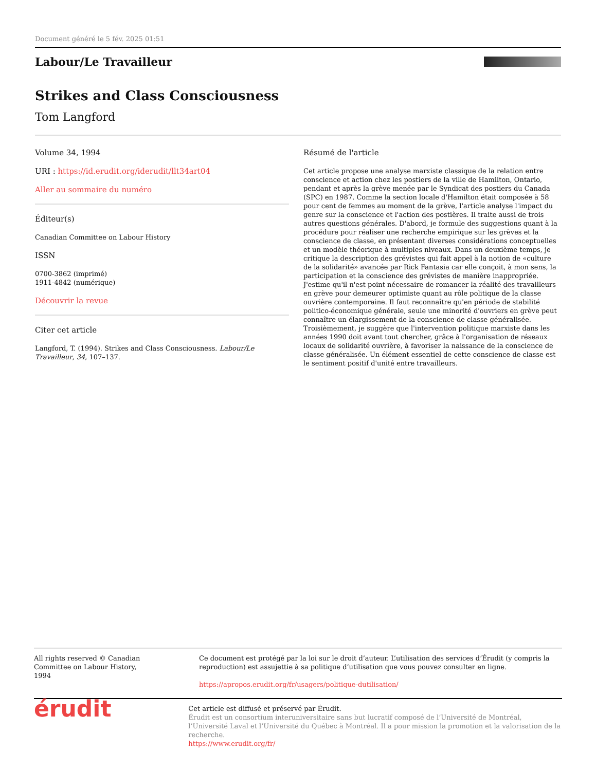Document généré le 5 fév. 2025 01:51
Labour/Le Travailleur
Strikes and Class Consciousness
Tom Langford
Volume 34, 1994
URI : https://id.erudit.org/iderudit/llt34art04
Aller au sommaire du numéro
Éditeur(s)
Canadian Committee on Labour History
ISSN
0700-3862 (imprimé)
1911-4842 (numérique)
Découvrir la revue
Citer cet article
Langford, T. (1994). Strikes and Class Consciousness. Labour/Le Travailleur, 34, 107–137.
Résumé de l'article
Cet article propose une analyse marxiste classique de la relation entre conscience et action chez les postiers de la ville de Hamilton, Ontario, pendant et après la grève menée par le Syndicat des postiers du Canada (SPC) en 1987. Comme la section locale d'Hamilton était composée à 58 pour cent de femmes au moment de la grève, l'article analyse l'impact du genre sur la conscience et l'action des postières. Il traite aussi de trois autres questions générales. D'abord, je formule des suggestions quant à la procédure pour réaliser une recherche empirique sur les grèves et la conscience de classe, en présentant diverses considérations conceptuelles et un modèle théorique à multiples niveaux. Dans un deuxième temps, je critique la description des grévistes qui fait appel à la notion de «culture de la solidarité» avancée par Rick Fantasia car elle conçoit, à mon sens, la participation et la conscience des grévistes de manière inappropriée. J'estime qu'il n'est point nécessaire de romancer la réalité des travailleurs en grève pour demeurer optimiste quant au rôle politique de la classe ouvrière contemporaine. Il faut reconnaître qu'en période de stabilité politico-économique générale, seule une minorité d'ouvriers en grève peut connaître un élargissement de la conscience de classe généralisée. Troisièmement, je suggère que l'intervention politique marxiste dans les années 1990 doit avant tout chercher, grâce à l'organisation de réseaux locaux de solidarité ouvrière, à favoriser la naissance de la conscience de classe généralisée. Un élément essentiel de cette conscience de classe est le sentiment positif d'unité entre travailleurs.
All rights reserved © Canadian Committee on Labour History, 1994
Ce document est protégé par la loi sur le droit d’auteur. L’utilisation des services d’Érudit (y compris la reproduction) est assujettie à sa politique d’utilisation que vous pouvez consulter en ligne.
https://apropos.erudit.org/fr/usagers/politique-dutilisation/
érudit
Cet article est diffusé et préservé par Érudit.
Érudit est un consortium interuniversitaire sans but lucratif composé de l’Université de Montréal, l’Université Laval et l’Université du Québec à Montréal. Il a pour mission la promotion et la valorisation de la recherche.
https://www.erudit.org/fr/